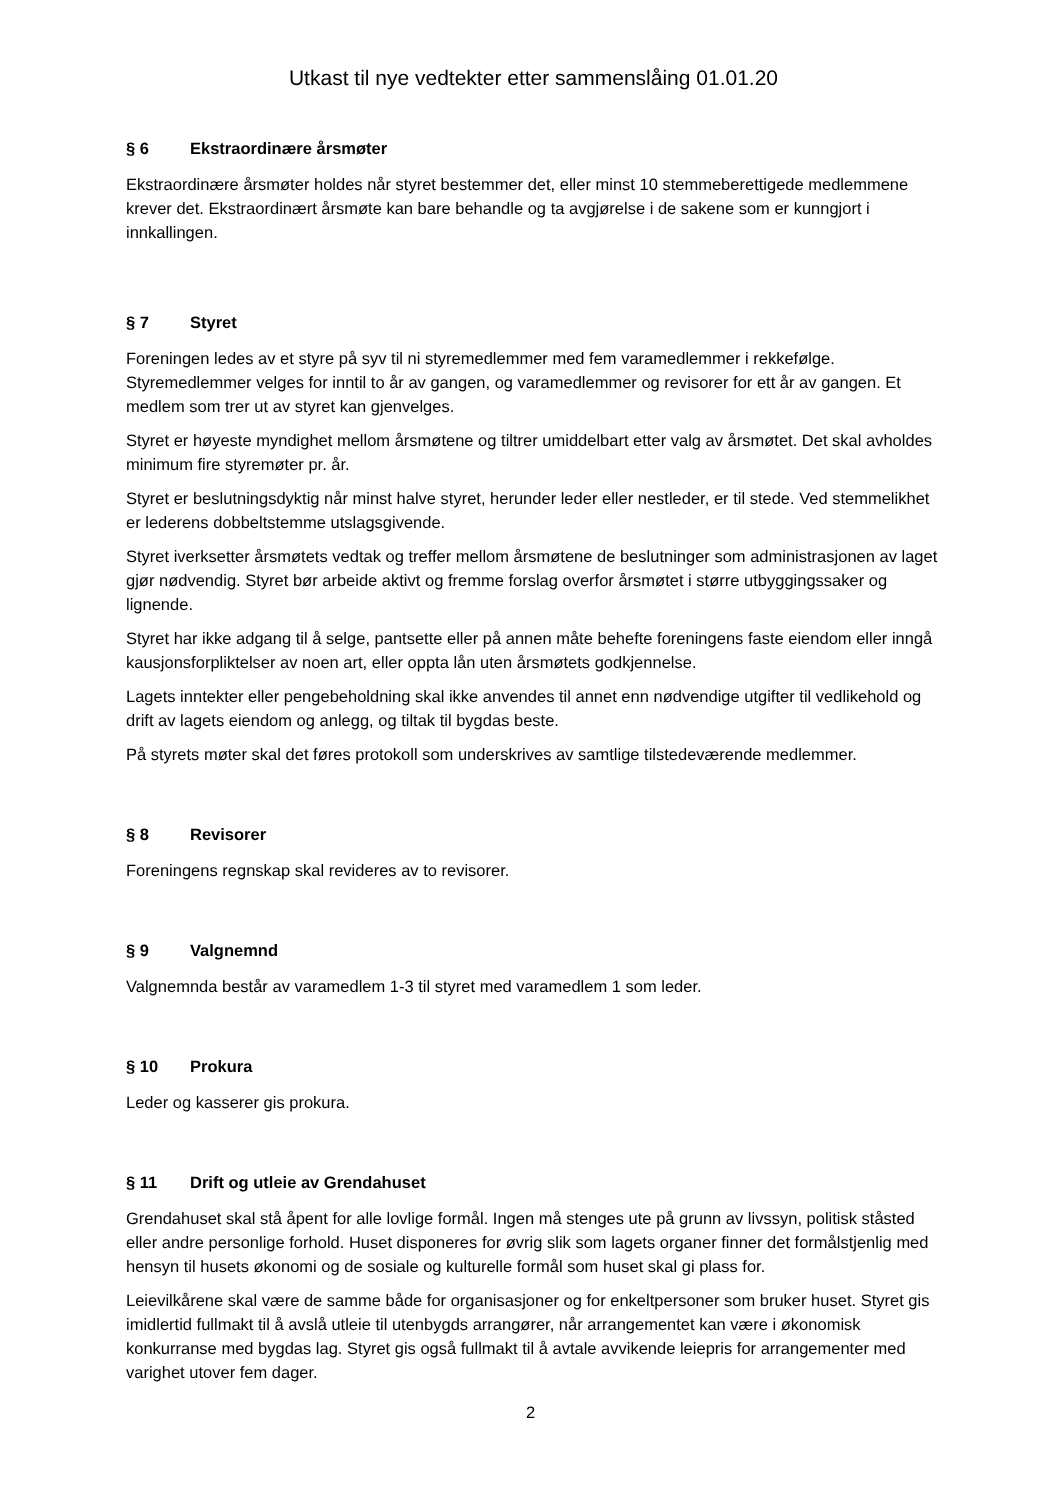Utkast til nye vedtekter etter sammenslåing 01.01.20
§ 6 Ekstraordinære årsmøter
Ekstraordinære årsmøter holdes når styret bestemmer det, eller minst 10 stemmeberettigede medlemmene krever det. Ekstraordinært årsmøte kan bare behandle og ta avgjørelse i de sakene som er kunngjort i innkallingen.
§ 7 Styret
Foreningen ledes av et styre på syv til ni styremedlemmer med fem varamedlemmer i rekkefølge. Styremedlemmer velges for inntil to år av gangen, og varamedlemmer og revisorer for ett år av gangen. Et medlem som trer ut av styret kan gjenvelges.
Styret er høyeste myndighet mellom årsmøtene og tiltrer umiddelbart etter valg av årsmøtet. Det skal avholdes minimum fire styremøter pr. år.
Styret er beslutningsdyktig når minst halve styret, herunder leder eller nestleder, er til stede. Ved stemmelikhet er lederens dobbeltstemme utslagsgivende.
Styret iverksetter årsmøtets vedtak og treffer mellom årsmøtene de beslutninger som administrasjonen av laget gjør nødvendig. Styret bør arbeide aktivt og fremme forslag overfor årsmøtet i større utbyggingssaker og lignende.
Styret har ikke adgang til å selge, pantsette eller på annen måte behefte foreningens faste eiendom eller inngå kausjonsforpliktelser av noen art, eller oppta lån uten årsmøtets godkjennelse.
Lagets inntekter eller pengebeholdning skal ikke anvendes til annet enn nødvendige utgifter til vedlikehold og drift av lagets eiendom og anlegg, og tiltak til bygdas beste.
På styrets møter skal det føres protokoll som underskrives av samtlige tilstedeværende medlemmer.
§ 8 Revisorer
Foreningens regnskap skal revideres av to revisorer.
§ 9 Valgnemnd
Valgnemnda består av varamedlem 1-3 til styret med varamedlem 1 som leder.
§ 10 Prokura
Leder og kasserer gis prokura.
§ 11 Drift og utleie av Grendahuset
Grendahuset skal stå åpent for alle lovlige formål. Ingen må stenges ute på grunn av livssyn, politisk ståsted eller andre personlige forhold. Huset disponeres for øvrig slik som lagets organer finner det formålstjenlig med hensyn til husets økonomi og de sosiale og kulturelle formål som huset skal gi plass for.
Leievilkårene skal være de samme både for organisasjoner og for enkeltpersoner som bruker huset. Styret gis imidlertid fullmakt til å avslå utleie til utenbygds arrangører, når arrangementet kan være i økonomisk konkurranse med bygdas lag. Styret gis også fullmakt til å avtale avvikende leiepris for arrangementer med varighet utover fem dager.
2